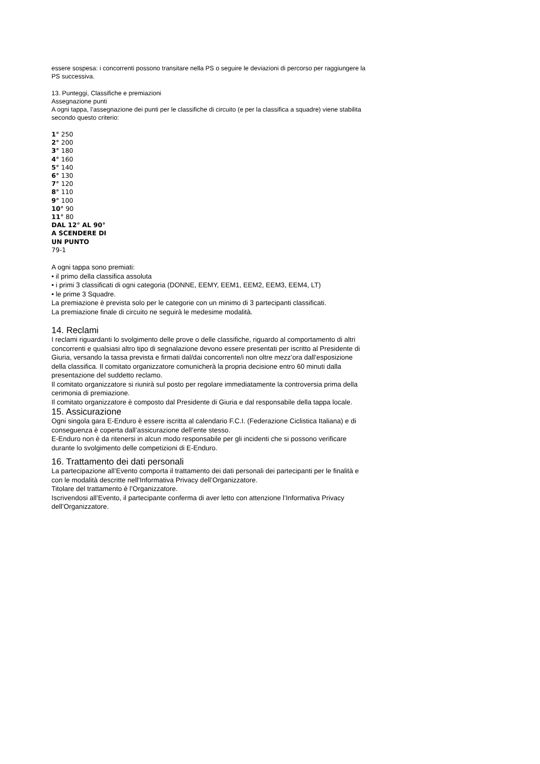essere sospesa: i concorrenti possono transitare nella PS o seguire le deviazioni di percorso per raggiungere la PS successiva.
13. Punteggi, Classifiche e premiazioni
Assegnazione punti
A ogni tappa, l’assegnazione dei punti per le classifiche di circuito (e per la classifica a squadre) viene stabilita secondo questo criterio:
1° 250
2° 200
3° 180
4° 160
5° 140
6° 130
7° 120
8° 110
9° 100
10° 90
11° 80
DAL 12° AL 90°
A SCENDERE DI
UN PUNTO
79-1
A ogni tappa sono premiati:
• il primo della classifica assoluta
• i primi 3 classificati di ogni categoria (DONNE, EEMY, EEM1, EEM2, EEM3, EEM4, LT)
• le prime 3 Squadre.
La premiazione è prevista solo per le categorie con un minimo di 3 partecipanti classificati.
La premiazione finale di circuito ne seguirà le medesime modalità.
14. Reclami
I reclami riguardanti lo svolgimento delle prove o delle classifiche, riguardo al comportamento di altri concorrenti e qualsiasi altro tipo di segnalazione devono essere presentati per iscritto al Presidente di Giuria, versando la tassa prevista e firmati dal/dai concorrente/i non oltre mezz’ora dall’esposizione della classifica. Il comitato organizzatore comunicherà la propria decisione entro 60 minuti dalla presentazione del suddetto reclamo.
Il comitato organizzatore si riunirà sul posto per regolare immediatamente la controversia prima della cerimonia di premiazione.
Il comitato organizzatore è composto dal Presidente di Giuria e dal responsabile della tappa locale.
15. Assicurazione
Ogni singola gara E-Enduro è essere iscritta al calendario F.C.I. (Federazione Ciclistica Italiana) e di conseguenza è coperta dall’assicurazione dell’ente stesso.
E-Enduro non è da ritenersi in alcun modo responsabile per gli incidenti che si possono verificare durante lo svolgimento delle competizioni di E-Enduro.
16. Trattamento dei dati personali
La partecipazione all’Evento comporta il trattamento dei dati personali dei partecipanti per le finalità e con le modalità descritte nell’Informativa Privacy dell’Organizzatore.
Titolare del trattamento è l’Organizzatore.
Iscrivendosi all’Evento, il partecipante conferma di aver letto con attenzione l’Informativa Privacy dell’Organizzatore.